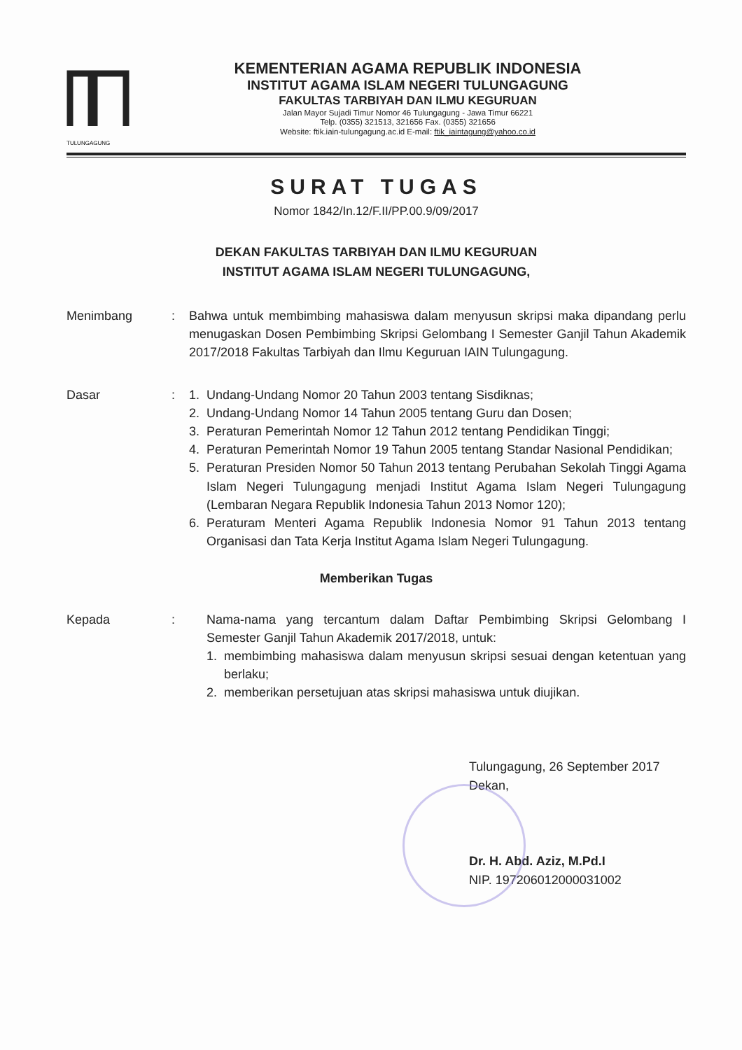TULUNGAGUNG
KEMENTERIAN AGAMA REPUBLIK INDONESIA
INSTITUT AGAMA ISLAM NEGERI TULUNGAGUNG
FAKULTAS TARBIYAH DAN ILMU KEGURUAN
Jalan Mayor Sujadi Timur Nomor 46 Tulungagung - Jawa Timur 66221
Telp. (0355) 321513, 321656 Fax. (0355) 321656
Website: ftik.iain-tulungagung.ac.id E-mail: ftik_iaintagung@yahoo.co.id
SURAT TUGAS
Nomor 1842/In.12/F.II/PP.00.9/09/2017
DEKAN FAKULTAS TARBIYAH DAN ILMU KEGURUAN
INSTITUT AGAMA ISLAM NEGERI TULUNGAGUNG,
Menimbang : Bahwa untuk membimbing mahasiswa dalam menyusun skripsi maka dipandang perlu menugaskan Dosen Pembimbing Skripsi Gelombang I Semester Ganjil Tahun Akademik 2017/2018 Fakultas Tarbiyah dan Ilmu Keguruan IAIN Tulungagung.
Dasar : 1. Undang-Undang Nomor 20 Tahun 2003 tentang Sisdiknas;
2. Undang-Undang Nomor 14 Tahun 2005 tentang Guru dan Dosen;
3. Peraturan Pemerintah Nomor 12 Tahun 2012 tentang Pendidikan Tinggi;
4. Peraturan Pemerintah Nomor 19 Tahun 2005 tentang Standar Nasional Pendidikan;
5. Peraturan Presiden Nomor 50 Tahun 2013 tentang Perubahan Sekolah Tinggi Agama Islam Negeri Tulungagung menjadi Institut Agama Islam Negeri Tulungagung (Lembaran Negara Republik Indonesia Tahun 2013 Nomor 120);
6. Peraturam Menteri Agama Republik Indonesia Nomor 91 Tahun 2013 tentang Organisasi dan Tata Kerja Institut Agama Islam Negeri Tulungagung.
Memberikan Tugas
Kepada : Nama-nama yang tercantum dalam Daftar Pembimbing Skripsi Gelombang I Semester Ganjil Tahun Akademik 2017/2018, untuk:
1. membimbing mahasiswa dalam menyusun skripsi sesuai dengan ketentuan yang berlaku;
2. memberikan persetujuan atas skripsi mahasiswa untuk diujikan.
Tulungagung, 26 September 2017
Dekan,
Dr. H. Abd. Aziz, M.Pd.I
NIP. 197206012000031002